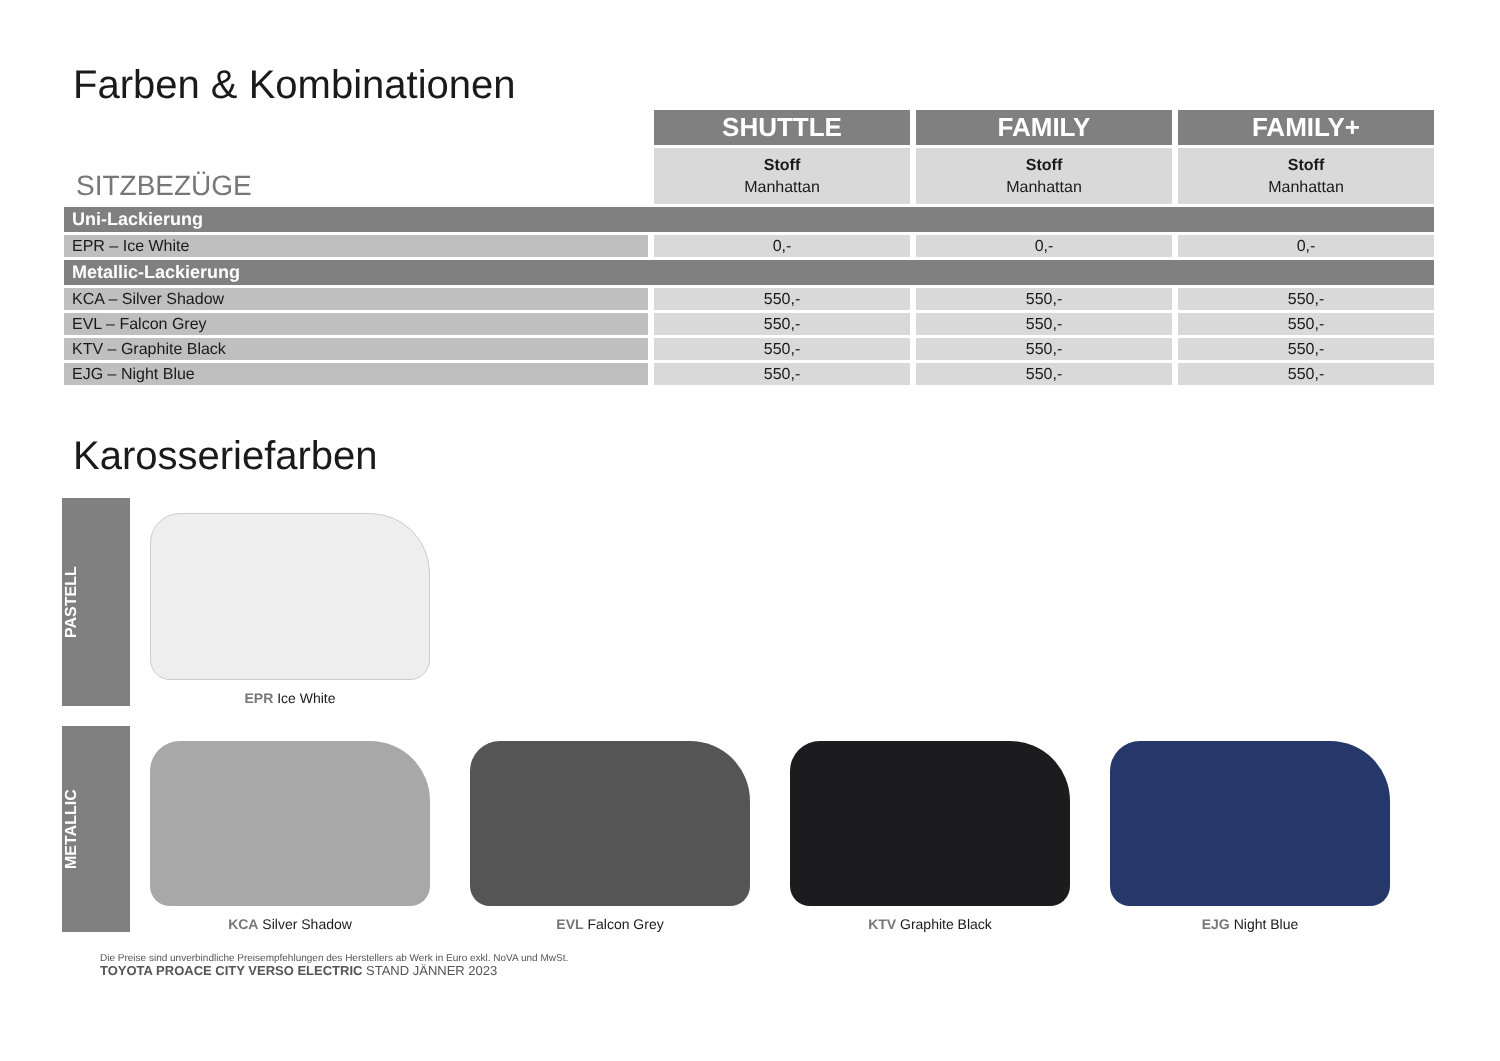Farben & Kombinationen
| SITZBEZÜGE | SHUTTLE | FAMILY | FAMILY+ |
| | Stoff Manhattan | Stoff Manhattan | Stoff Manhattan |
| Uni-Lackierung | | | |
| EPR – Ice White | 0,- | 0,- | 0,- |
| Metallic-Lackierung | | | |
| KCA – Silver Shadow | 550,- | 550,- | 550,- |
| EVL – Falcon Grey | 550,- | 550,- | 550,- |
| KTV – Graphite Black | 550,- | 550,- | 550,- |
| EJG – Night Blue | 550,- | 550,- | 550,- |
Karosseriefarben
PASTELL
EPR Ice White
METALLIC
KCA Silver Shadow EVL Falcon Grey KTV Graphite Black EJG Night Blue
Die Preise sind unverbindliche Preisempfehlungen des Herstellers ab Werk in Euro exkl. NoVA und MwSt.
TOYOTA PROACE CITY VERSO ELECTRIC STAND JÄNNER 2023